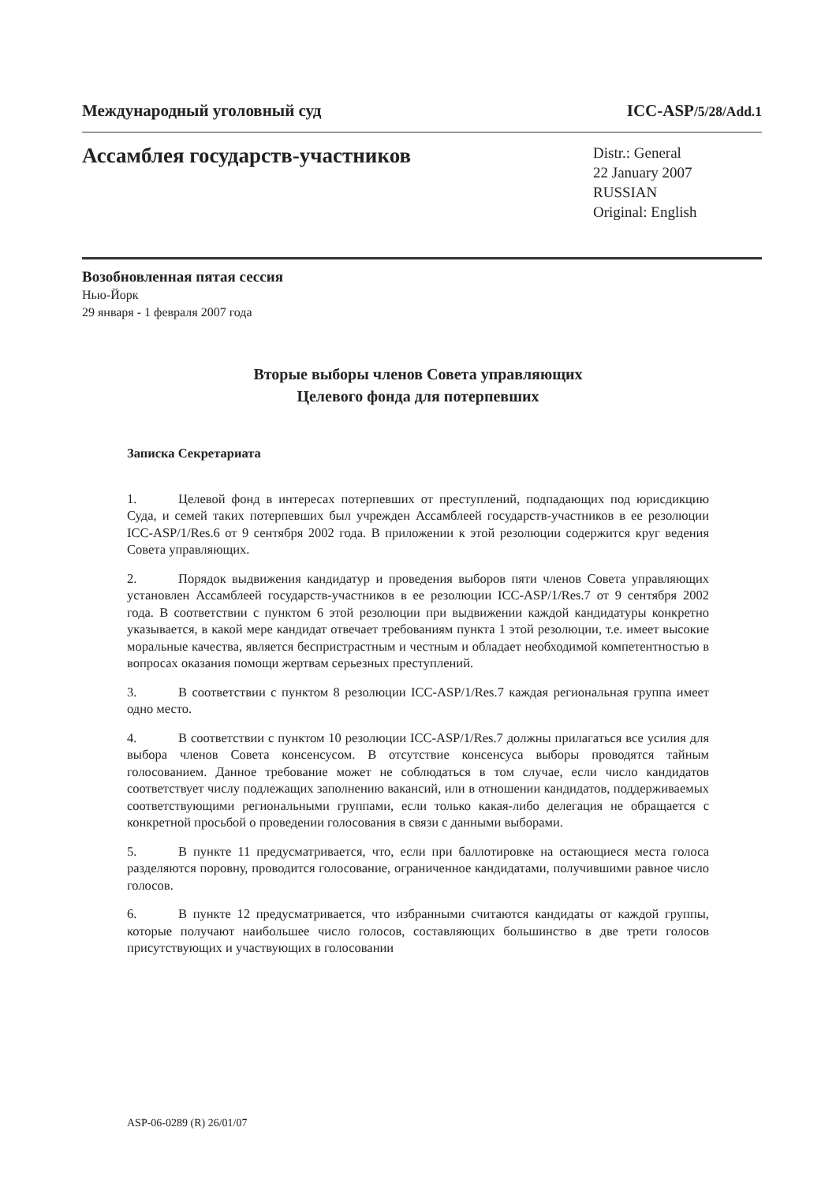Международный уголовный суд ICC-ASP/5/28/Add.1
Ассамблея государств-участников
Distr.: General
22 January 2007
RUSSIAN
Original: English
Возобновленная пятая сессия
Нью-Йорк
29 января - 1 февраля 2007 года
Вторые выборы членов Совета управляющих
Целевого фонда для потерпевших
Записка Секретариата
1. Целевой фонд в интересах потерпевших от преступлений, подпадающих под юрисдикцию Суда, и семей таких потерпевших был учрежден Ассамблеей государств-участников в ее резолюции ICC-ASP/1/Res.6 от 9 сентября 2002 года. В приложении к этой резолюции содержится круг ведения Совета управляющих.
2. Порядок выдвижения кандидатур и проведения выборов пяти членов Совета управляющих установлен Ассамблеей государств-участников в ее резолюции ICC-ASP/1/Res.7 от 9 сентября 2002 года. В соответствии с пунктом 6 этой резолюции при выдвижении каждой кандидатуры конкретно указывается, в какой мере кандидат отвечает требованиям пункта 1 этой резолюции, т.е. имеет высокие моральные качества, является беспристрастным и честным и обладает необходимой компетентностью в вопросах оказания помощи жертвам серьезных преступлений.
3. В соответствии с пунктом 8 резолюции ICC-ASP/1/Res.7 каждая региональная группа имеет одно место.
4. В соответствии с пунктом 10 резолюции ICC-ASP/1/Res.7 должны прилагаться все усилия для выбора членов Совета консенсусом. В отсутствие консенсуса выборы проводятся тайным голосованием. Данное требование может не соблюдаться в том случае, если число кандидатов соответствует числу подлежащих заполнению вакансий, или в отношении кандидатов, поддерживаемых соответствующими региональными группами, если только какая-либо делегация не обращается с конкретной просьбой о проведении голосования в связи с данными выборами.
5. В пункте 11 предусматривается, что, если при баллотировке на остающиеся места голоса разделяются поровну, проводится голосование, ограниченное кандидатами, получившими равное число голосов.
6. В пункте 12 предусматривается, что избранными считаются кандидаты от каждой группы, которые получают наибольшее число голосов, составляющих большинство в две трети голосов присутствующих и участвующих в голосовании
ASP-06-0289 (R) 26/01/07